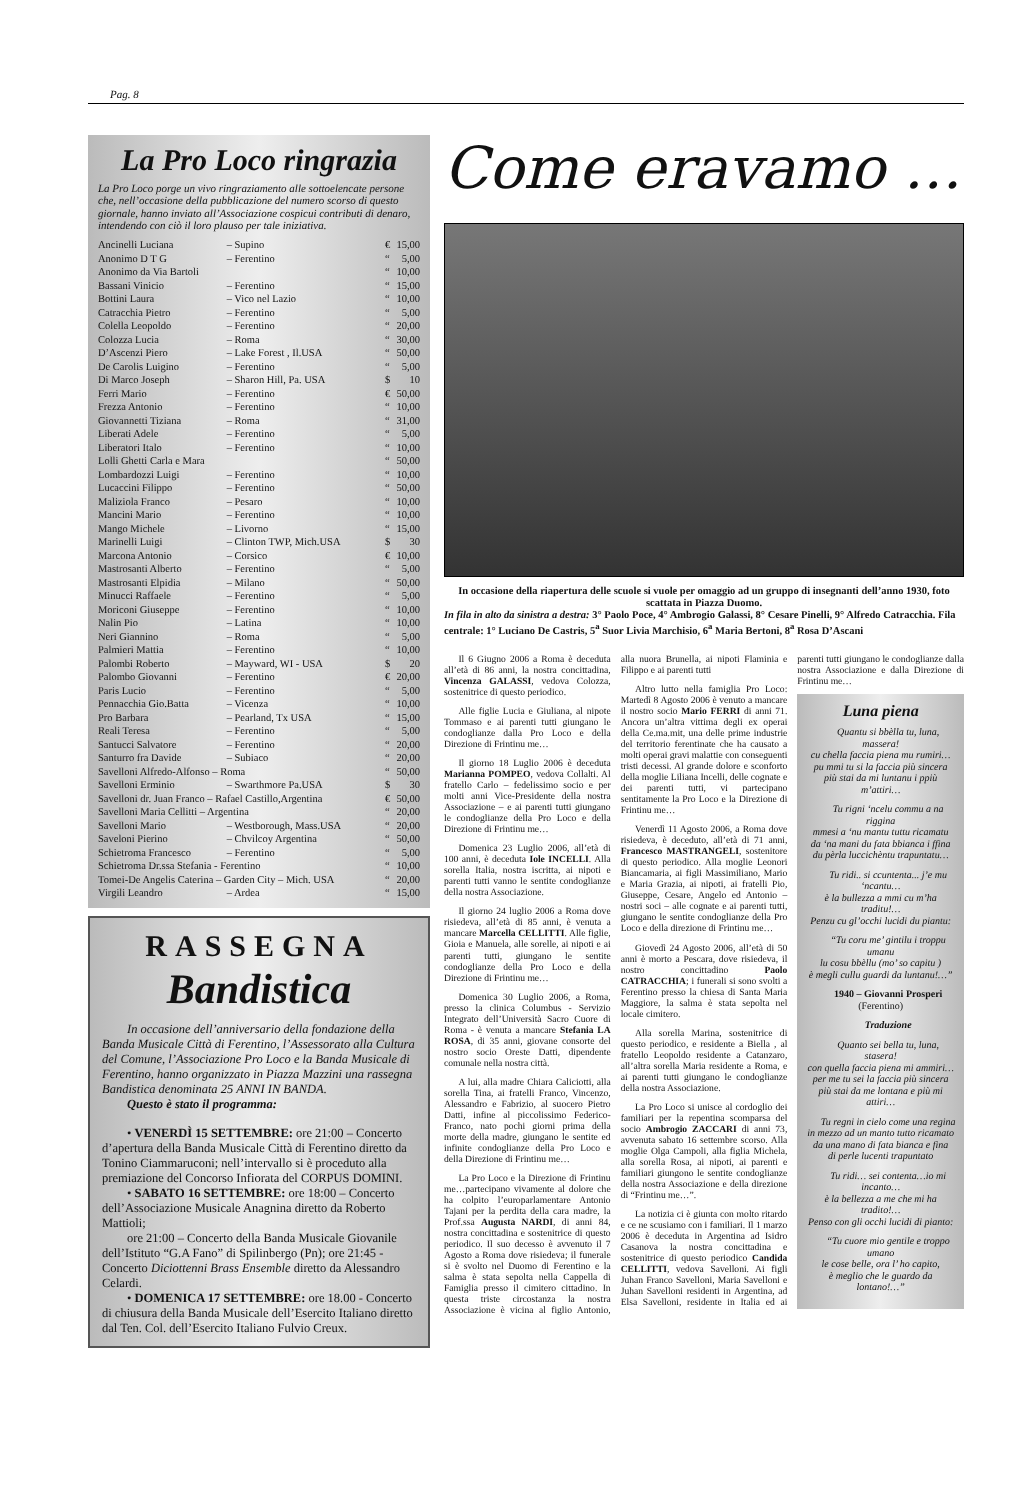Pag. 8
La Pro Loco ringrazia
La Pro Loco porge un vivo ringraziamento alle sottoelencate persone che, nell’occasione della pubblicazione del numero scorso di questo giornale, hanno inviato all’Associazione cospicui contributi di denaro, intendendo con ciò il loro plauso per tale iniziativa.
| Ancinelli Luciana | – Supino | € | 15,00 |
| Anonimo D T G | – Ferentino | “ | 5,00 |
| Anonimo da Via Bartoli | | “ | 10,00 |
| Bassani Vinicio | – Ferentino | “ | 15,00 |
| Bottini Laura | – Vico nel Lazio | “ | 10,00 |
| Catracchia Pietro | – Ferentino | “ | 5,00 |
| Colella Leopoldo | – Ferentino | “ | 20,00 |
| Colozza Lucia | – Roma | “ | 30,00 |
| D’Ascenzi Piero | – Lake Forest , Il.USA | “ | 50,00 |
| De Carolis Luigino | – Ferentino | “ | 5,00 |
| Di Marco Joseph | – Sharon Hill, Pa. USA | $ | 10 |
| Ferri Mario | – Ferentino | € | 50,00 |
| Frezza Antonio | – Ferentino | “ | 10,00 |
| Giovannetti Tiziana | – Roma | “ | 31,00 |
| Liberati Adele | – Ferentino | “ | 5,00 |
| Liberatori Italo | – Ferentino | “ | 10,00 |
| Lolli Ghetti Carla e Mara | | “ | 50,00 |
| Lombardozzi Luigi | – Ferentino | “ | 10,00 |
| Lucaccini Filippo | – Ferentino | “ | 50,00 |
| Maliziola Franco | – Pesaro | “ | 10,00 |
| Mancini Mario | – Ferentino | “ | 10,00 |
| Mango Michele | – Livorno | “ | 15,00 |
| Marinelli Luigi | – Clinton TWP, Mich.USA | $ | 30 |
| Marcona Antonio | – Corsico | € | 10,00 |
| Mastrosanti Alberto | – Ferentino | “ | 5,00 |
| Mastrosanti Elpidia | – Milano | “ | 50,00 |
| Minucci Raffaele | – Ferentino | “ | 5,00 |
| Moriconi Giuseppe | – Ferentino | “ | 10,00 |
| Nalin Pio | – Latina | “ | 10,00 |
| Neri Giannino | – Roma | “ | 5,00 |
| Palmieri Mattia | – Ferentino | “ | 10,00 |
| Palombi Roberto | – Mayward, WI - USA | $ | 20 |
| Palombo Giovanni | – Ferentino | € | 20,00 |
| Paris Lucio | – Ferentino | “ | 5,00 |
| Pennacchia Gio.Batta | – Vicenza | “ | 10,00 |
| Pro Barbara | – Pearland, Tx USA | “ | 15,00 |
| Reali Teresa | – Ferentino | “ | 5,00 |
| Santucci Salvatore | – Ferentino | “ | 20,00 |
| Santurro fra Davide | – Subiaco | “ | 20,00 |
| Savelloni Alfredo-Alfonso – Roma | | “ | 50,00 |
| Savelloni Erminio | – Swarthmore Pa.USA | $ | 30 |
| Savelloni dr. Juan Franco – Rafael Castillo,Argentina | | € | 50,00 |
| Savelloni Maria Cellitti – Argentina | | “ | 20,00 |
| Savelloni Mario | – Westborough, Mass.USA | “ | 20,00 |
| Saveloni Pierino | – Chvilcoy Argentina | “ | 50,00 |
| Schietroma Francesco | – Ferentino | “ | 5,00 |
| Schietroma Dr.ssa Stefania - Ferentino | | “ | 10,00 |
| Tomei-De Angelis Caterina – Garden City – Mich. USA | | “ | 20,00 |
| Virgili Leandro | – Ardea | “ | 15,00 |
RASSEGNA
Bandistica
In occasione dell’anniversario della fondazione della Banda Musicale Città di Ferentino, l’Assessorato alla Cultura del Comune, l’Associazione Pro Loco e la Banda Musicale di Ferentino, hanno organizzato in Piazza Mazzini una rassegna Bandistica denominata 25 ANNI IN BANDA.
Questo è stato il programma:
• VENERDÌ 15 SETTEMBRE: ore 21:00 – Concerto d’apertura della Banda Musicale Città di Ferentino diretto da Tonino Ciammaruconi; nell’intervallo si è proceduto alla premiazione del Concorso Infiorata del CORPUS DOMINI.
• SABATO 16 SETTEMBRE: ore 18:00 – Concerto dell’Associazione Musicale Anagnina diretto da Roberto Mattioli;
ore 21:00 – Concerto della Banda Musicale Giovanile dell’Istituto “G.A Fano” di Spilinbergo (Pn); ore 21:45 - Concerto Diciottenni Brass Ensemble diretto da Alessandro Celardi.
• DOMENICA 17 SETTEMBRE: ore 18.00 - Concerto di chiusura della Banda Musicale dell’Esercito Italiano diretto dal Ten. Col. dell’Esercito Italiano Fulvio Creux.
Come eravamo …
In occasione della riapertura delle scuole si vuole per omaggio ad un gruppo di insegnanti dell’anno 1930, foto scattata in Piazza Duomo.
In fila in alto da sinistra a destra: 3° Paolo Poce, 4° Ambrogio Galassi, 8° Cesare Pinelli, 9° Alfredo Catracchia. Fila centrale: 1° Luciano De Castris, 5<sup>a</sup> Suor Livia Marchisio, 6<sup>a</sup> Maria Bertoni, 8<sup>a</sup> Rosa D’Ascani
Il 6 Giugno 2006 a Roma è deceduta all’età di 86 anni, la nostra concittadina, Vincenza GALASSI, vedova Colozza, sostenitrice di questo periodico.
Alle figlie Lucia e Giuliana, al nipote Tommaso e ai parenti tutti giungano le condoglianze dalla Pro Loco e della Direzione di Frintinu me…
Il giorno 18 Luglio 2006 è deceduta Marianna POMPEO, vedova Collalti. Al fratello Carlo – fedelissimo socio e per molti anni Vice-Presidente della nostra Associazione – e ai parenti tutti giungano le condoglianze della Pro Loco e della Direzione di Frintinu me…
Domenica 23 Luglio 2006, all’età di 100 anni, è deceduta Iole INCELLI. Alla sorella Italia, nostra iscritta, ai nipoti e parenti tutti vanno le sentite condoglianze della nostra Associazione.
Il giorno 24 luglio 2006 a Roma dove risiedeva, all’età di 85 anni, è venuta a mancare Marcella CELLITTI. Alle figlie, Gioia e Manuela, alle sorelle, ai nipoti e ai parenti tutti, giungano le sentite condoglianze della Pro Loco e della Direzione di Frintinu me…
Domenica 30 Luglio 2006, a Roma, presso la clinica Columbus - Servizio Integrato dell’Università Sacro Cuore di Roma - è venuta a mancare Stefania LA ROSA, di 35 anni, giovane consorte del nostro socio Oreste Datti, dipendente comunale nella nostra città.
A lui, alla madre Chiara Caliciotti, alla sorella Tina, ai fratelli Franco, Vincenzo, Alessandro e Fabrizio, al suocero Pietro Datti, infine al piccolissimo Federico-Franco, nato pochi giorni prima della morte della madre, giungano le sentite ed infinite condoglianze della Pro Loco e della Direzione di Frintinu me…
La Pro Loco e la Direzione di Frintinu me…partecipano vivamente al dolore che ha colpito l’europarlamentare Antonio Tajani per la perdita della cara madre, la Prof.ssa Augusta NARDI, di anni 84, nostra concittadina e sostenitrice di questo periodico. Il suo decesso è avvenuto il 7 Agosto a Roma dove risiedeva; il funerale si è svolto nel Duomo di Ferentino e la salma è stata sepolta nella Cappella di Famiglia presso il cimitero cittadino. In questa triste circostanza la nostra Associazione è vicina al figlio Antonio, alla nuora Brunella, ai nipoti Flaminia e Filippo e ai parenti tutti
Altro lutto nella famiglia Pro Loco: Martedì 8 Agosto 2006 è venuto a mancare il nostro socio Mario FERRI di anni 71. Ancora un’altra vittima degli ex operai della Ce.ma.mit, una delle prime industrie del territorio ferentinate che ha causato a molti operai gravi malattie con conseguenti tristi decessi. Al grande dolore e sconforto della moglie Liliana Incelli, delle cognate e dei parenti tutti, vi partecipano sentitamente la Pro Loco e la Direzione di Frintinu me…
Venerdì 11 Agosto 2006, a Roma dove risiedeva, è deceduto, all’età di 71 anni, Francesco MASTRANGELI, sostenitore di questo periodico. Alla moglie Leonori Biancamaria, ai figli Massimiliano, Mario e Maria Grazia, ai nipoti, ai fratelli Pio, Giuseppe, Cesare, Angelo ed Antonio – nostri soci – alle cognate e ai parenti tutti, giungano le sentite condoglianze della Pro Loco e della direzione di Frintinu me…
Giovedì 24 Agosto 2006, all’età di 50 anni è morto a Pescara, dove risiedeva, il nostro concittadino Paolo CATRACCHIA; i funerali si sono svolti a Ferentino presso la chiesa di Santa Maria Maggiore, la salma è stata sepolta nel locale cimitero.
Alla sorella Marina, sostenitrice di questo periodico, e residente a Biella , al fratello Leopoldo residente a Catanzaro, all’altra sorella Maria residente a Roma, e ai parenti tutti giungano le condoglianze della nostra Associazione.
La Pro Loco si unisce al cordoglio dei familiari per la repentina scomparsa del socio Ambrogio ZACCARI di anni 73, avvenuta sabato 16 settembre scorso. Alla moglie Olga Campoli, alla figlia Michela, alla sorella Rosa, ai nipoti, ai parenti e familiari giungono le sentite condoglianze della nostra Associazione e della direzione di “Frintinu me…”.
La notizia ci è giunta con molto ritardo e ce ne scusiamo con i familiari. Il 1 marzo 2006 è deceduta in Argentina ad Isidro Casanova la nostra concittadina e sostenitrice di questo periodico Candida CELLITTI, vedova Savelloni. Ai figli Juhan Franco Savelloni, Maria Savelloni e Juhan Savelloni residenti in Argentina, ad Elsa Savelloni, residente in Italia ed ai parenti tutti giungano le condoglianze dalla nostra Associazione e dalla Direzione di Frintinu me…
Luna piena
Quantu si bbèlla tu, luna, massera!
cu chella faccia piena mu rumiri…
pu mmi tu si la faccia più sincera
più stai da mi luntanu i ppiù m’attiri…
Tu rigni ‘ncelu commu a na riggina
mmesi a ‘nu mantu tuttu ricamatu
da ‘na mani du fata bbianca i ffina
du pèrla luccichèntu trapuntatu…
Tu ridi.. si ccuntenta... j’e mu ‘ncantu…
è la bullezza a mmi cu m’ha traditu!…
Penzu cu gl’occhi lucidi du piantu:
“Tu coru me’ gintilu i troppu umanu
lu cosu bbèllu (mo’ so capitu )
è megli cullu guardi da luntanu!…”
1940 – Giovanni Prosperi (Ferentino)
Traduzione
Quanto sei bella tu, luna, stasera!
con quella faccia piena mi ammiri…
per me tu sei la faccia più sincera
più stai da me lontana e più mi attiri…
Tu regni in cielo come una regina
in mezzo ad un manto tutto ricamato
da una mano di fata bianca e fina
di perle lucenti trapuntato
Tu ridi… sei contenta…io mi incanto…
è la bellezza a me che mi ha tradito!…
Penso con gli occhi lucidi di pianto:
“Tu cuore mio gentile e troppo umano
le cose belle, ora l’ ho capito,
è meglio che le guardo da lontano!…”